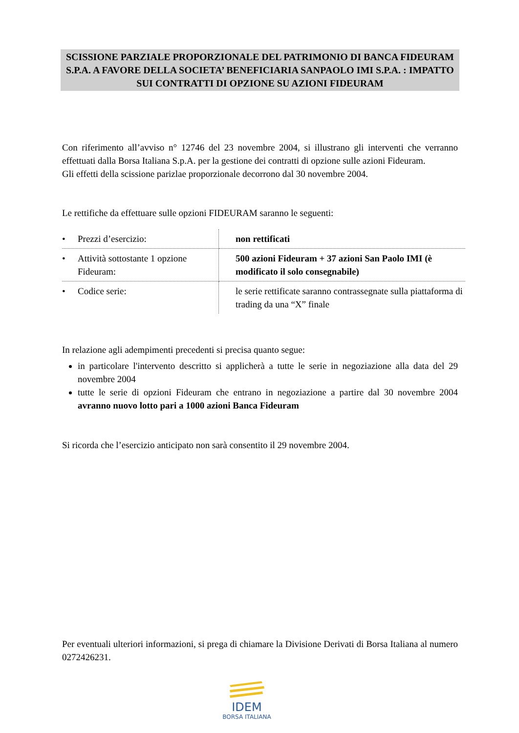SCISSIONE PARZIALE PROPORZIONALE DEL PATRIMONIO DI BANCA FIDEURAM S.P.A. A FAVORE DELLA SOCIETA’ BENEFICIARIA SANPAOLO IMI S.P.A. : IMPATTO SUI CONTRATTI DI OPZIONE SU AZIONI FIDEURAM
Con riferimento all’avviso n° 12746 del 23 novembre 2004, si illustrano gli interventi che verranno effettuati dalla Borsa Italiana S.p.A. per la gestione dei contratti di opzione sulle azioni Fideuram.
Gli effetti della scissione parizlae proporzionale decorrono dal 30 novembre 2004.
Le rettifiche da effettuare sulle opzioni FIDEURAM saranno le seguenti:
| • Prezzi d’esercizio: | non rettificati |
| • Attività sottostante 1 opzione Fideuram: | 500 azioni Fideuram + 37 azioni San Paolo IMI (è modificato il solo consegnabile) |
| • Codice serie: | le serie rettificate saranno contrassegnate sulla piattaforma di trading da una “X” finale |
In relazione agli adempimenti precedenti si precisa quanto segue:
in particolare l'intervento descritto si applicherà a tutte le serie in negoziazione alla data del 29 novembre 2004
tutte le serie di opzioni Fideuram che entrano in negoziazione a partire dal 30 novembre 2004 avranno nuovo lotto pari a 1000 azioni Banca Fideuram
Si ricorda che l’esercizio anticipato non sarà consentito il 29 novembre 2004.
Per eventuali ulteriori informazioni, si prega di chiamare la Divisione Derivati di Borsa Italiana al numero 0272426231.
IDEM
BORSA ITALIANA